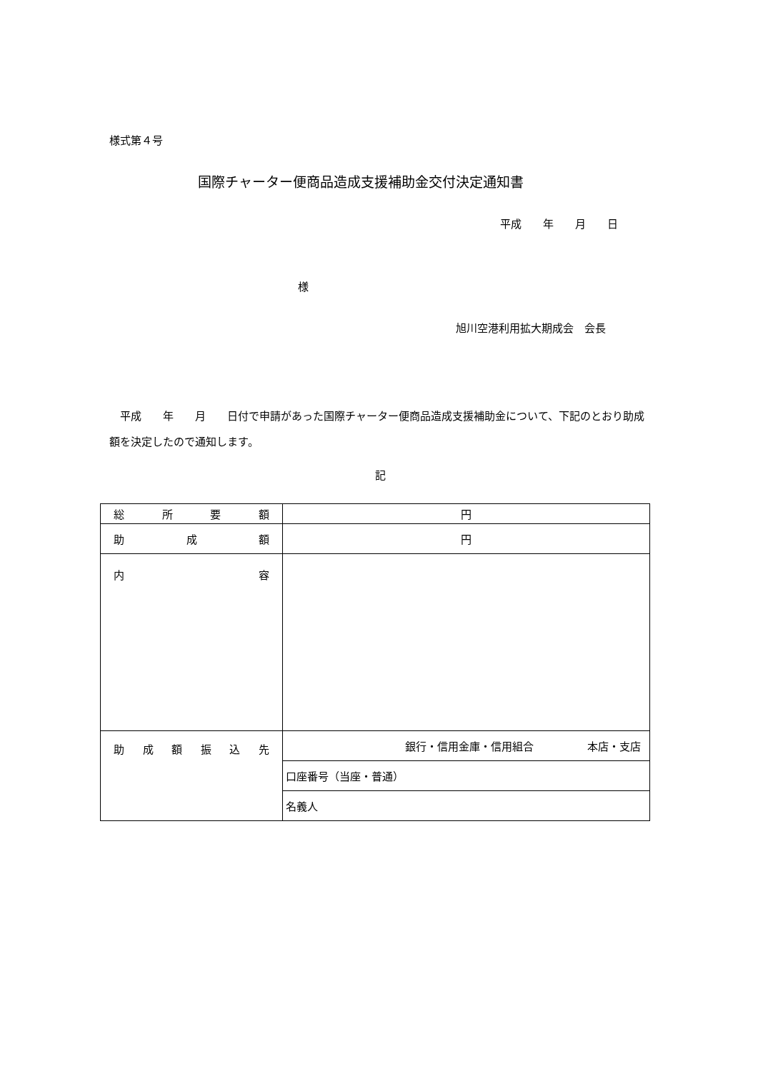様式第４号
国際チャーター便商品造成支援補助金交付決定通知書
平成　　年　　月　　日
様
旭川空港利用拡大期成会　会長
　平成　　年　　月　　日付で申請があった国際チャーター便商品造成支援補助金について、下記のとおり助成額を決定したので通知します。
記
| 総 所 要 額 | 円 |
| 助 成 額 | 円 |
| 内 容 | |
| 助成額振込先 | 銀行・信用金庫・信用組合 本店・支店 |
| | 口座番号（当座・普通） |
| | 名義人 |